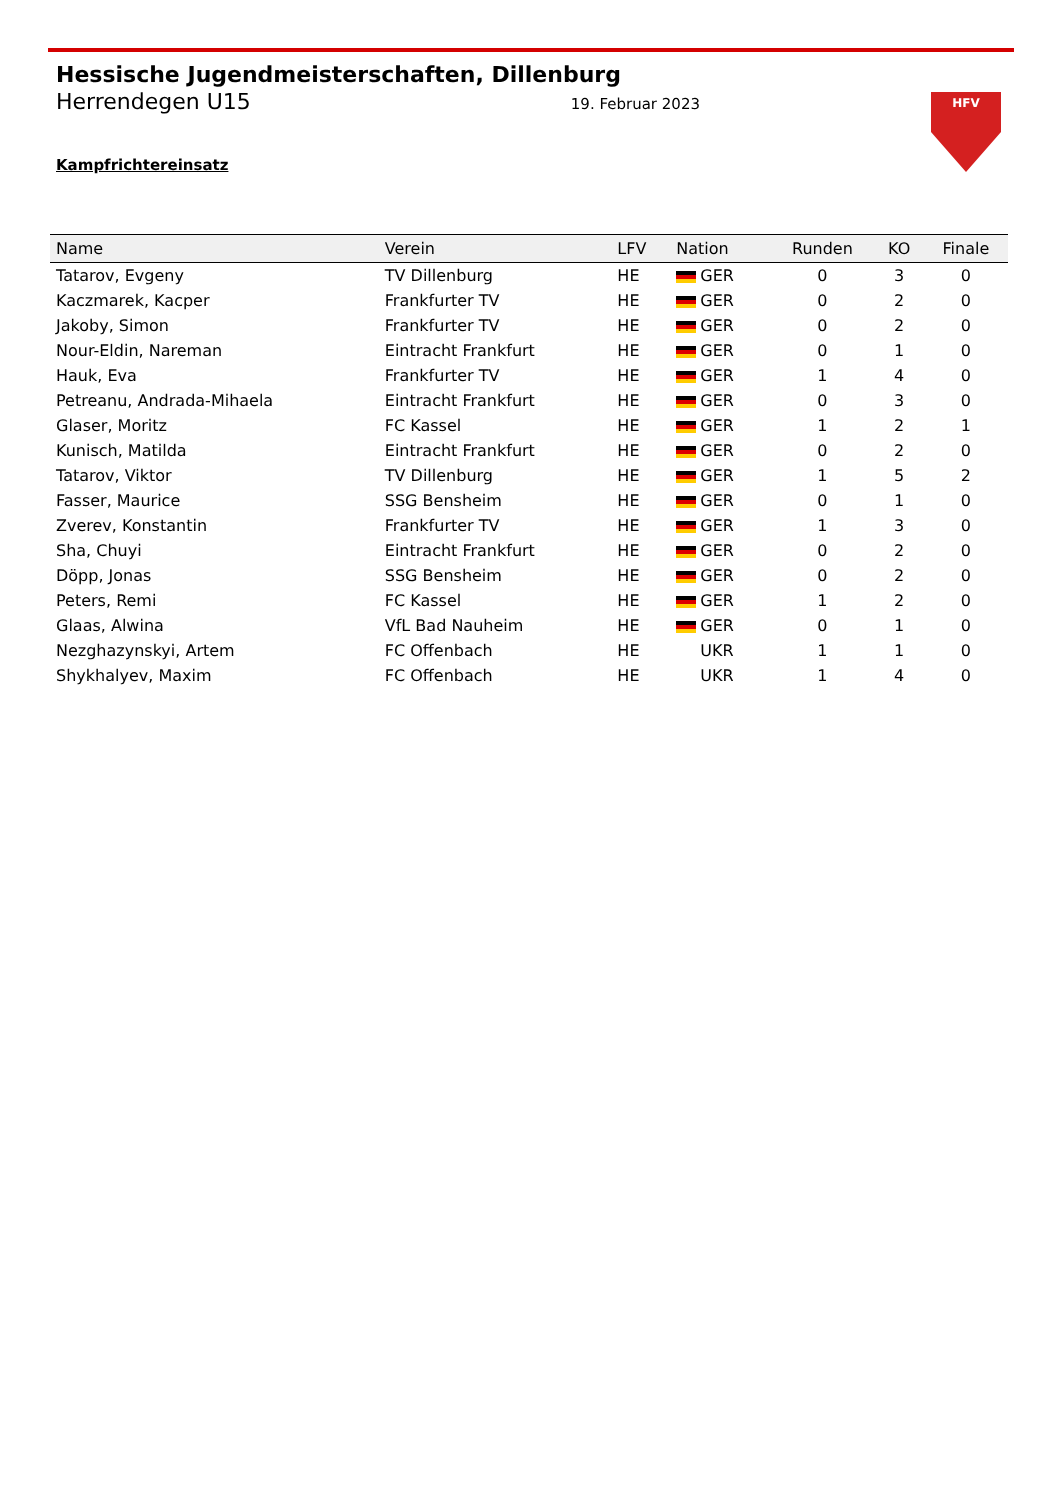Hessische Jugendmeisterschaften, Dillenburg
Herrendegen U15 19. Februar 2023
Kampfrichtereinsatz
HFV
| Name | Verein | LFV | Nation | Runden | KO | Finale |
| --- | --- | --- | --- | --- | --- | --- |
| Tatarov, Evgeny | TV Dillenburg | HE | GER | 0 | 3 | 0 |
| Kaczmarek, Kacper | Frankfurter TV | HE | GER | 0 | 2 | 0 |
| Jakoby, Simon | Frankfurter TV | HE | GER | 0 | 2 | 0 |
| Nour-Eldin, Nareman | Eintracht Frankfurt | HE | GER | 0 | 1 | 0 |
| Hauk, Eva | Frankfurter TV | HE | GER | 1 | 4 | 0 |
| Petreanu, Andrada-Mihaela | Eintracht Frankfurt | HE | GER | 0 | 3 | 0 |
| Glaser, Moritz | FC Kassel | HE | GER | 1 | 2 | 1 |
| Kunisch, Matilda | Eintracht Frankfurt | HE | GER | 0 | 2 | 0 |
| Tatarov, Viktor | TV Dillenburg | HE | GER | 1 | 5 | 2 |
| Fasser, Maurice | SSG Bensheim | HE | GER | 0 | 1 | 0 |
| Zverev, Konstantin | Frankfurter TV | HE | GER | 1 | 3 | 0 |
| Sha, Chuyi | Eintracht Frankfurt | HE | GER | 0 | 2 | 0 |
| Döpp, Jonas | SSG Bensheim | HE | GER | 0 | 2 | 0 |
| Peters, Remi | FC Kassel | HE | GER | 1 | 2 | 0 |
| Glaas, Alwina | VfL Bad Nauheim | HE | GER | 0 | 1 | 0 |
| Nezghazynskyi, Artem | FC Offenbach | HE | UKR | 1 | 1 | 0 |
| Shykhalyev, Maxim | FC Offenbach | HE | UKR | 1 | 4 | 0 |